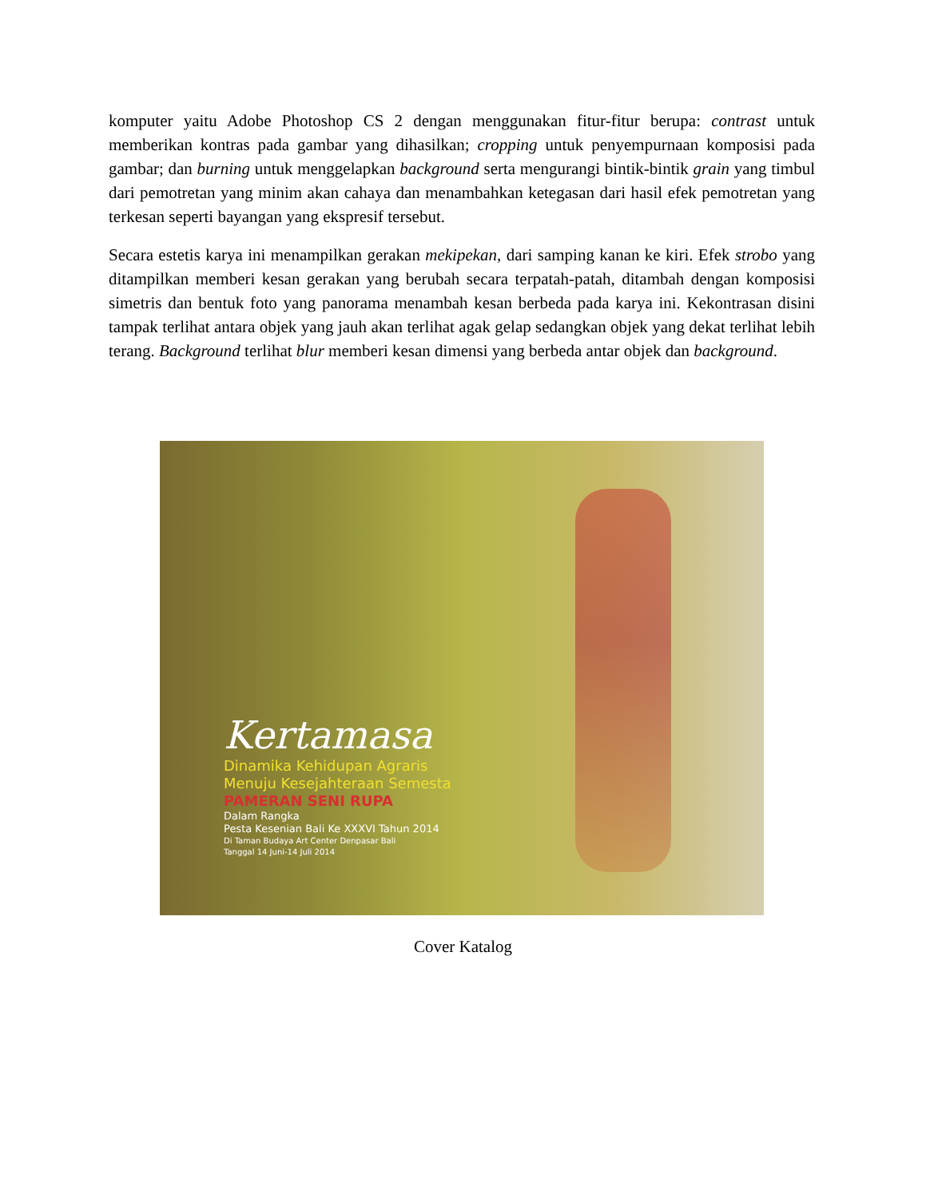komputer yaitu Adobe Photoshop CS 2 dengan menggunakan fitur-fitur berupa: contrast untuk memberikan kontras pada gambar yang dihasilkan; cropping untuk penyempurnaan komposisi pada gambar; dan burning untuk menggelapkan background serta mengurangi bintik-bintik grain yang timbul dari pemotretan yang minim akan cahaya dan menambahkan ketegasan dari hasil efek pemotretan yang terkesan seperti bayangan yang ekspresif tersebut.
Secara estetis karya ini menampilkan gerakan mekipekan, dari samping kanan ke kiri. Efek strobo yang ditampilkan memberi kesan gerakan yang berubah secara terpatah-patah, ditambah dengan komposisi simetris dan bentuk foto yang panorama menambah kesan berbeda pada karya ini. Kekontrasan disini tampak terlihat antara objek yang jauh akan terlihat agak gelap sedangkan objek yang dekat terlihat lebih terang. Background terlihat blur memberi kesan dimensi yang berbeda antar objek dan background.
Kertamasa
Dinamika Kehidupan Agraris
Menuju Kesejahteraan Semesta
PAMERAN SENI RUPA
Dalam Rangka
Pesta Kesenian Bali Ke XXXVI Tahun 2014
Di Taman Budaya Art Center Denpasar Bali
Tanggal 14 Juni-14 Juli 2014
Cover Katalog